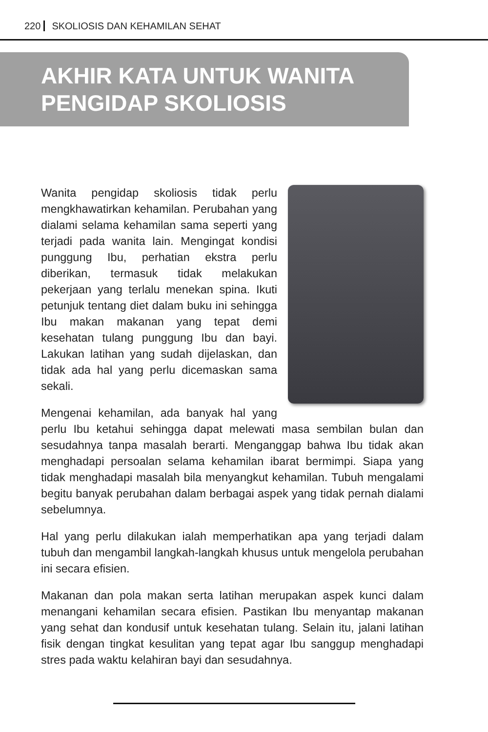220 SKOLIOSIS DAN KEHAMILAN SEHAT
AKHIR KATA UNTUK WANITA
PENGIDAP SKOLIOSIS
Wanita pengidap skoliosis tidak perlu mengkhawatirkan kehamilan. Perubahan yang dialami selama kehamilan sama seperti yang terjadi pada wanita lain. Mengingat kondisi punggung Ibu, perhatian ekstra perlu diberikan, termasuk tidak melakukan pekerjaan yang terlalu menekan spina. Ikuti petunjuk tentang diet dalam buku ini sehingga Ibu makan makanan yang tepat demi kesehatan tulang punggung Ibu dan bayi. Lakukan latihan yang sudah dijelaskan, dan tidak ada hal yang perlu dicemaskan sama sekali.
Mengenai kehamilan, ada banyak hal yang perlu Ibu ketahui sehingga dapat melewati masa sembilan bulan dan sesudahnya tanpa masalah berarti. Menganggap bahwa Ibu tidak akan menghadapi persoalan selama kehamilan ibarat bermimpi. Siapa yang tidak menghadapi masalah bila menyangkut kehamilan. Tubuh mengalami begitu banyak perubahan dalam berbagai aspek yang tidak pernah dialami sebelumnya.
Hal yang perlu dilakukan ialah memperhatikan apa yang terjadi dalam tubuh dan mengambil langkah-langkah khusus untuk mengelola perubahan ini secara efisien.
Makanan dan pola makan serta latihan merupakan aspek kunci dalam menangani kehamilan secara efisien. Pastikan Ibu menyantap makanan yang sehat dan kondusif untuk kesehatan tulang. Selain itu, jalani latihan fisik dengan tingkat kesulitan yang tepat agar Ibu sanggup menghadapi stres pada waktu kelahiran bayi dan sesudahnya.